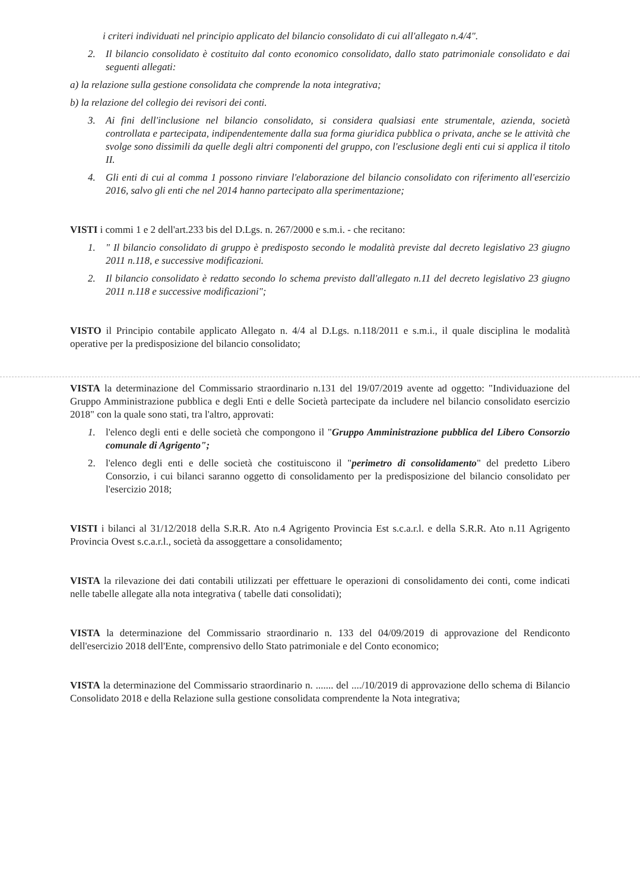i criteri individuati nel principio applicato del bilancio consolidato di cui all'allegato n.4/4".
2. Il bilancio consolidato è costituito dal conto economico consolidato, dallo stato patrimoniale consolidato e dai seguenti allegati:
a) la relazione sulla gestione consolidata che comprende la nota integrativa;
b) la relazione del collegio dei revisori dei conti.
3. Ai fini dell'inclusione nel bilancio consolidato, si considera qualsiasi ente strumentale, azienda, società controllata e partecipata, indipendentemente dalla sua forma giuridica pubblica o privata, anche se le attività che svolge sono dissimili da quelle degli altri componenti del gruppo, con l'esclusione degli enti cui si applica il titolo II.
4. Gli enti di cui al comma 1 possono rinviare l'elaborazione del bilancio consolidato con riferimento all'esercizio 2016, salvo gli enti che nel 2014 hanno partecipato alla sperimentazione;
VISTI i commi 1 e 2 dell'art.233 bis del D.Lgs. n. 267/2000 e s.m.i. - che recitano:
1. " Il bilancio consolidato di gruppo è predisposto secondo le modalità previste dal decreto legislativo 23 giugno 2011 n.118, e successive modificazioni.
2. Il bilancio consolidato è redatto secondo lo schema previsto dall'allegato n.11 del decreto legislativo 23 giugno 2011 n.118 e successive modificazioni";
VISTO il Principio contabile applicato Allegato n. 4/4 al D.Lgs. n.118/2011 e s.m.i., il quale disciplina le modalità operative per la predisposizione del bilancio consolidato;
VISTA la determinazione del Commissario straordinario n.131 del 19/07/2019 avente ad oggetto: "Individuazione del Gruppo Amministrazione pubblica e degli Enti e delle Società partecipate da includere nel bilancio consolidato esercizio 2018" con la quale sono stati, tra l'altro, approvati:
1. l'elenco degli enti e delle società che compongono il "Gruppo Amministrazione pubblica del Libero Consorzio comunale di Agrigento";
2. l'elenco degli enti e delle società che costituiscono il "perimetro di consolidamento" del predetto Libero Consorzio, i cui bilanci saranno oggetto di consolidamento per la predisposizione del bilancio consolidato per l'esercizio 2018;
VISTI i bilanci al 31/12/2018 della S.R.R. Ato n.4 Agrigento Provincia Est s.c.a.r.l. e della S.R.R. Ato n.11 Agrigento Provincia Ovest s.c.a.r.l., società da assoggettare a consolidamento;
VISTA la rilevazione dei dati contabili utilizzati per effettuare le operazioni di consolidamento dei conti, come indicati nelle tabelle allegate alla nota integrativa ( tabelle dati consolidati);
VISTA la determinazione del Commissario straordinario n. 133 del 04/09/2019 di approvazione del Rendiconto dell'esercizio 2018 dell'Ente, comprensivo dello Stato patrimoniale e del Conto economico;
VISTA la determinazione del Commissario straordinario n. ....... del ..../10/2019 di approvazione dello schema di Bilancio Consolidato 2018 e della Relazione sulla gestione consolidata comprendente la Nota integrativa;